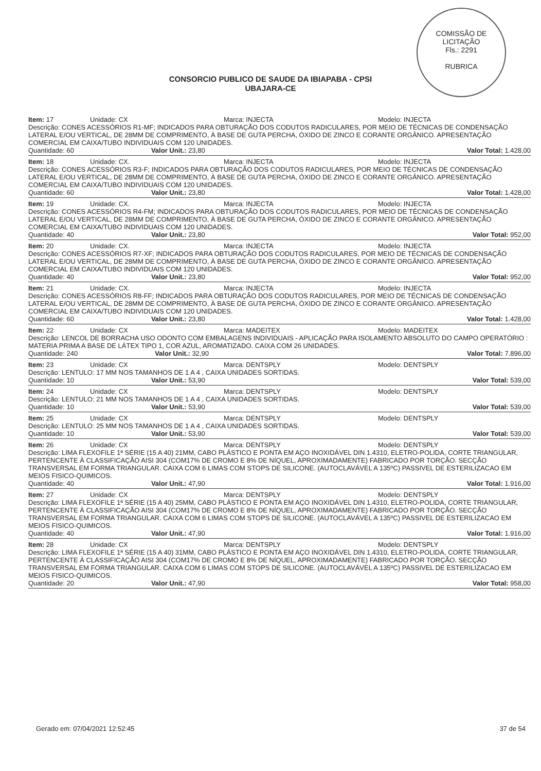COMISSÃO DE LICITAÇÃO
Fls.: 2291
RUBRICA
CONSORCIO PUBLICO DE SAUDE DA IBIAPABA - CPSI
UBAJARA-CE
Item: 17 Unidade: CX Marca: INJECTA Modelo: INJECTA
Descrição: CONES ACESSÓRIOS R1-MF; INDICADOS PARA OBTURAÇÃO DOS CODUTOS RADICULARES, POR MEIO DE TÉCNICAS DE CONDENSAÇÃO LATERAL E/OU VERTICAL, DE 28MM DE COMPRIMENTO, À BASE DE GUTA PERCHA, ÓXIDO DE ZINCO E CORANTE ORGÂNICO. APRESENTAÇÃO COMERCIAL EM CAIXA/TUBO INDIVIDUAIS COM 120 UNIDADES.
Quantidade: 60 Valor Unit.: 23,80 Valor Total: 1.428,00
Item: 18 Unidade: CX. Marca: INJECTA Modelo: INJECTA
Descrição: CONES ACESSÓRIOS R3-F; INDICADOS PARA OBTURAÇÃO DOS CODUTOS RADICULARES, POR MEIO DE TÉCNICAS DE CONDENSAÇÃO LATERAL E/OU VERTICAL, DE 28MM DE COMPRIMENTO, À BASE DE GUTA PERCHA, ÓXIDO DE ZINCO E CORANTE ORGÂNICO. APRESENTAÇÃO COMERCIAL EM CAIXA/TUBO INDIVIDUAIS COM 120 UNIDADES.
Quantidade: 60 Valor Unit.: 23,80 Valor Total: 1.428,00
Item: 19 Unidade: CX. Marca: INJECTA Modelo: INJECTA
Descrição: CONES ACESSÓRIOS R4-FM; INDICADOS PARA OBTURAÇÃO DOS CODUTOS RADICULARES, POR MEIO DE TÉCNICAS DE CONDENSAÇÃO LATERAL E/OU VERTICAL, DE 28MM DE COMPRIMENTO, À BASE DE GUTA PERCHA, ÓXIDO DE ZINCO E CORANTE ORGÂNICO. APRESENTAÇÃO COMERCIAL EM CAIXA/TUBO INDIVIDUAIS COM 120 UNIDADES.
Quantidade: 40 Valor Unit.: 23,80 Valor Total: 952,00
Item: 20 Unidade: CX. Marca: INJECTA Modelo: INJECTA
Descrição: CONES ACESSÓRIOS R7-XF; INDICADOS PARA OBTURAÇÃO DOS CODUTOS RADICULARES, POR MEIO DE TÉCNICAS DE CONDENSAÇÃO LATERAL E/OU VERTICAL, DE 28MM DE COMPRIMENTO, À BASE DE GUTA PERCHA, ÓXIDO DE ZINCO E CORANTE ORGÂNICO. APRESENTAÇÃO COMERCIAL EM CAIXA/TUBO INDIVIDUAIS COM 120 UNIDADES.
Quantidade: 40 Valor Unit.: 23,80 Valor Total: 952,00
Item: 21 Unidade: CX. Marca: INJECTA Modelo: INJECTA
Descrição: CONES ACESSÓRIOS R8-FF; INDICADOS PARA OBTURAÇÃO DOS CODUTOS RADICULARES, POR MEIO DE TÉCNICAS DE CONDENSAÇÃO LATERAL E/OU VERTICAL, DE 28MM DE COMPRIMENTO, À BASE DE GUTA PERCHA, ÓXIDO DE ZINCO E CORANTE ORGÂNICO. APRESENTAÇÃO COMERCIAL EM CAIXA/TUBO INDIVIDUAIS COM 120 UNIDADES.
Quantidade: 60 Valor Unit.: 23,80 Valor Total: 1.428,00
Item: 22 Unidade: CX Marca: MADEITEX Modelo: MADEITEX
Descrição: LENCOL DE BORRACHA USO ODONTO COM EMBALAGENS INDIVIDUAIS - APLICAÇÃO PARA ISOLAMENTO ABSOLUTO DO CAMPO OPERATÓRIO : MATERIA PRIMA A BASE DE LÁTEX TIPO 1, COR AZUL, AROMATIZADO. CAIXA COM 26 UNIDADES.
Quantidade: 240 Valor Unit.: 32,90 Valor Total: 7.896,00
Item: 23 Unidade: CX Marca: DENTSPLY Modelo: DENTSPLY
Descrição: LENTULO: 17 MM NOS TAMANHOS DE 1 A 4 , CAIXA UNIDADES SORTIDAS.
Quantidade: 10 Valor Unit.: 53,90 Valor Total: 539,00
Item: 24 Unidade: CX Marca: DENTSPLY Modelo: DENTSPLY
Descrição: LENTULO: 21 MM NOS TAMANHOS DE 1 A 4 , CAIXA UNIDADES SORTIDAS.
Quantidade: 10 Valor Unit.: 53,90 Valor Total: 539,00
Item: 25 Unidade: CX Marca: DENTSPLY Modelo: DENTSPLY
Descrição: LENTULO: 25 MM NOS TAMANHOS DE 1 A 4 , CAIXA UNIDADES SORTIDAS.
Quantidade: 10 Valor Unit.: 53,90 Valor Total: 539,00
Item: 26 Unidade: CX Marca: DENTSPLY Modelo: DENTSPLY
Descrição: LIMA FLEXOFILE 1ª SÉRIE (15 A 40) 21MM, CABO PLÁSTICO E PONTA EM AÇO INOXIDÁVEL DIN 1.4310, ELETRO-POLIDA, CORTE TRIANGULAR, PERTENCENTE À CLASSIFICAÇÃO AISI 304 (COM17% DE CROMO E 8% DE NÍQUEL, APROXIMADAMENTE) FABRICADO POR TORÇÃO. SECÇÃO TRANSVERSAL EM FORMA TRIANGULAR. CAIXA COM 6 LIMAS COM STOPS DE SILICONE. (AUTOCLAVÁVEL A 135ºC) PASSIVEL DE ESTERILIZACAO EM MEIOS FISICO-QUIMICOS.
Quantidade: 40 Valor Unit.: 47,90 Valor Total: 1.916,00
Item: 27 Unidade: CX Marca: DENTSPLY Modelo: DENTSPLY
Descrição: LIMA FLEXOFILE 1ª SÉRIE (15 A 40) 25MM, CABO PLÁSTICO E PONTA EM AÇO INOXIDÁVEL DIN 1.4310, ELETRO-POLIDA, CORTE TRIANGULAR, PERTENCENTE À CLASSIFICAÇÃO AISI 304 (COM17% DE CROMO E 8% DE NÍQUEL, APROXIMADAMENTE) FABRICADO POR TORÇÃO. SECÇÃO TRANSVERSAL EM FORMA TRIANGULAR. CAIXA COM 6 LIMAS COM STOPS DE SILICONE. (AUTOCLAVÁVEL A 135ºC) PASSIVEL DE ESTERILIZACAO EM MEIOS FISICO-QUIMICOS.
Quantidade: 40 Valor Unit.: 47,90 Valor Total: 1.916,00
Item: 28 Unidade: CX Marca: DENTSPLY Modelo: DENTSPLY
Descrição: LIMA FLEXOFILE 1ª SÉRIE (15 A 40) 31MM, CABO PLÁSTICO E PONTA EM AÇO INOXIDÁVEL DIN 1.4310, ELETRO-POLIDA, CORTE TRIANGULAR, PERTENCENTE À CLASSIFICAÇÃO AISI 304 (COM17% DE CROMO E 8% DE NÍQUEL, APROXIMADAMENTE) FABRICADO POR TORÇÃO. SECÇÃO TRANSVERSAL EM FORMA TRIANGULAR. CAIXA COM 6 LIMAS COM STOPS DE SILICONE. (AUTOCLAVÁVEL A 135ºC) PASSIVEL DE ESTERILIZACAO EM MEIOS FISICO-QUIMICOS.
Quantidade: 20 Valor Unit.: 47,90 Valor Total: 958,00
Gerado em: 07/04/2021 12:52:45 37 de 54